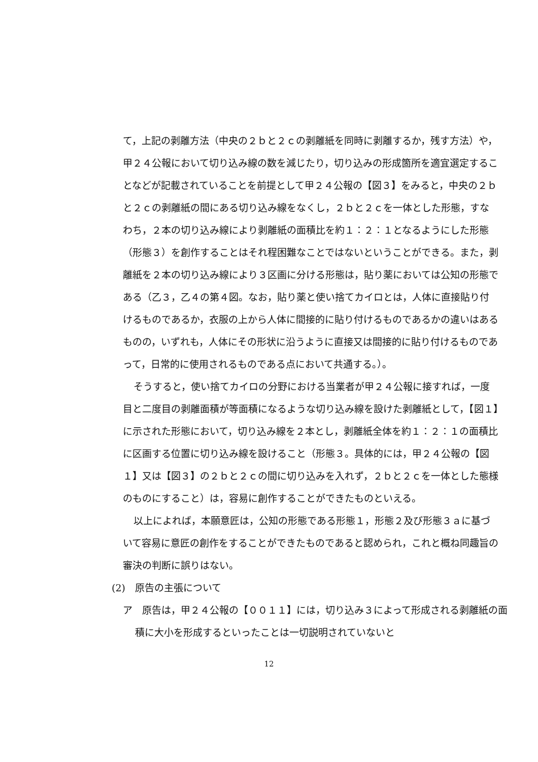て，上記の剥離方法（中央の２ｂと２ｃの剥離紙を同時に剥離するか，残す方法）や，甲２４公報において切り込み線の数を減じたり，切り込みの形成箇所を適宜選定することなどが記載されていることを前提として甲２４公報の【図３】をみると，中央の２ｂと２ｃの剥離紙の間にある切り込み線をなくし，２ｂと２ｃを一体とした形態，すなわち，２本の切り込み線により剥離紙の面積比を約１：２：１となるようにした形態（形態３）を創作することはそれ程困難なことではないということができる。また，剥離紙を２本の切り込み線により３区画に分ける形態は，貼り薬においては公知の形態である（乙３，乙４の第４図。なお，貼り薬と使い捨てカイロとは，人体に直接貼り付けるものであるか，衣服の上から人体に間接的に貼り付けるものであるかの違いはあるものの，いずれも，人体にその形状に沿うように直接又は間接的に貼り付けるものであって，日常的に使用されるものである点において共通する。）。
そうすると，使い捨てカイロの分野における当業者が甲２４公報に接すれば，一度目と二度目の剥離面積が等面積になるような切り込み線を設けた剥離紙として，【図１】に示された形態において，切り込み線を２本とし，剥離紙全体を約１：２：１の面積比に区画する位置に切り込み線を設けること（形態３。具体的には，甲２４公報の【図１】又は【図３】の２ｂと２ｃの間に切り込みを入れず，２ｂと２ｃを一体とした態様のものにすること）は，容易に創作することができたものといえる。
以上によれば，本願意匠は，公知の形態である形態１，形態２及び形態３ａに基づいて容易に意匠の創作をすることができたものであると認められ，これと概ね同趣旨の審決の判断に誤りはない。
(2)　原告の主張について
ア　原告は，甲２４公報の【００１１】には，切り込み３によって形成される剥離紙の面積に大小を形成するといったことは一切説明されていないと
12